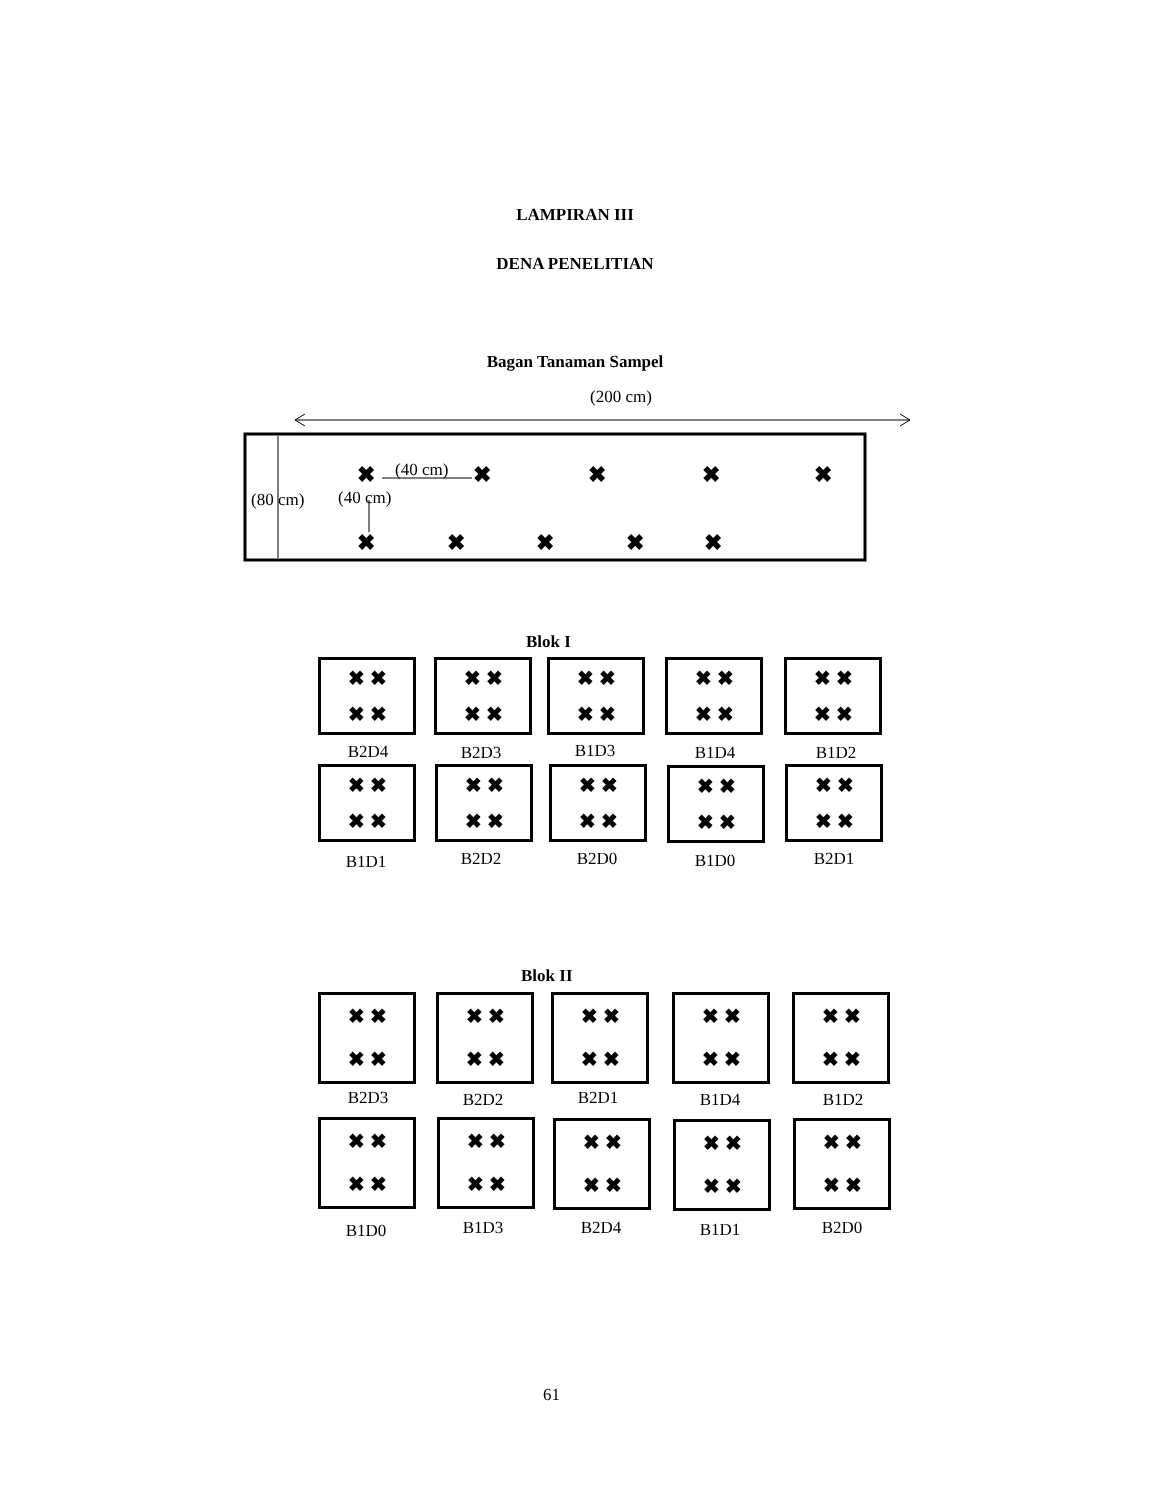LAMPIRAN III
DENA PENELITIAN
Bagan Tanaman Sampel
(200 cm)
(40 cm)
(80 cm) (40 cm)
✖ ✖ ✖ ✖ ✖
✖ ✖ ✖ ✖ ✖
Blok I
✖ ✖
✖ ✖
✖ ✖
✖ ✖
✖ ✖
✖ ✖
✖ ✖
✖ ✖
✖ ✖
✖ ✖
B2D4 B2D3 B1D3 B1D4 B1D2
✖ ✖
✖ ✖
✖ ✖
✖ ✖
✖ ✖
✖ ✖
✖ ✖
✖ ✖
✖ ✖
✖ ✖
B1D1 B2D2 B2D0 B1D0 B2D1
Blok II
✖ ✖
✖ ✖
✖ ✖
✖ ✖
✖ ✖
✖ ✖
✖ ✖
✖ ✖
✖ ✖
✖ ✖
B2D3 B2D2 B2D1 B1D4 B1D2
✖ ✖
✖ ✖
✖ ✖
✖ ✖
✖ ✖
✖ ✖
✖ ✖
✖ ✖
✖ ✖
✖ ✖
B1D0 B1D3 B2D4 B1D1 B2D0
61